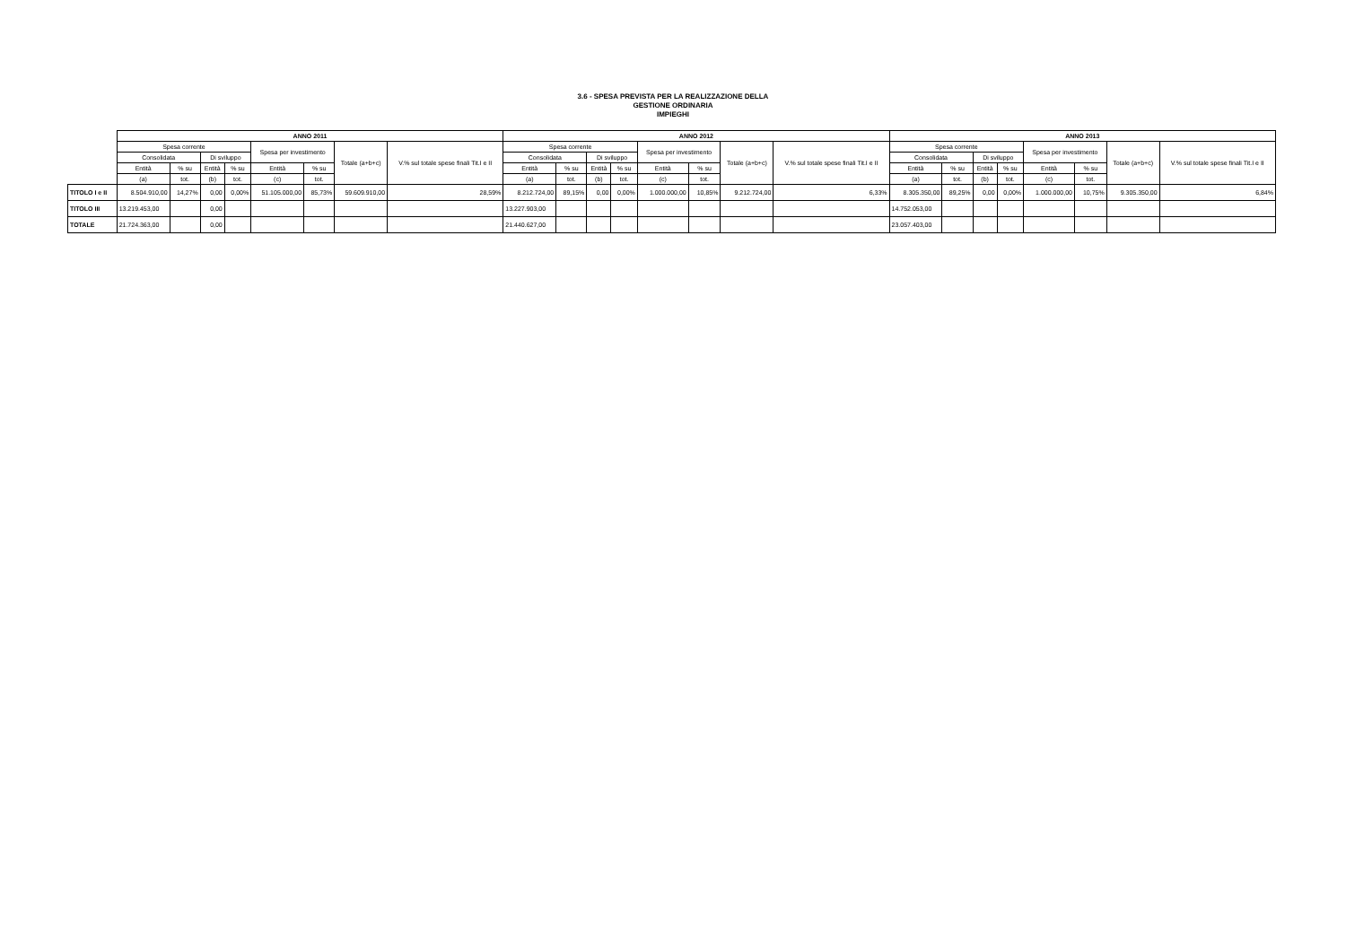3.6 - SPESA PREVISTA PER LA REALIZZAZIONE DELLA
GESTIONE ORDINARIA
IMPIEGHI
| | ANNO 2011 | | | | | | | | ANNO 2012 | | | | | | | | ANNO 2013 | | | | | | | |
| --- | --- | --- | --- | --- | --- | --- | --- | --- | --- | --- | --- | --- | --- | --- | --- | --- | --- | --- | --- | --- | --- | --- | --- | --- |
| | Spesa corrente | | | | Spesa per investimento | | Totale (a+b+c) | V.% sul totale spese finali Tit.I e II | Spesa corrente | | | | Spesa per investimento | | Totale (a+b+c) | V.% sul totale spese finali Tit.I e II | Spesa corrente | | | | Spesa per investimento | | Totale (a+b+c) | V.% sul totale spese finali Tit.I e II |
| | Consolidata | | Di sviluppo | | | | | | Consolidata | | Di sviluppo | | | | | | Consolidata | | Di sviluppo | | | | | |
| | Entità | % su | Entità | % su | Entità | % su | | | Entità | % su | Entità | % su | Entità | % su | | | Entità | % su | Entità | % su | Entità | % su | | |
| | (a) | tot. | (b) | tot. | (c) | tot. | | | (a) | tot. | (b) | tot. | (c) | tot. | | | (a) | tot. | (b) | tot. | (c) | tot. | | |
| TITOLO I e II | 8.504.910,00 | 14,27% | 0,00 | 0,00% | 51.105.000,00 | 85,73% | 59.609.910,00 | 28,59% | 8.212.724,00 | 89,15% | 0,00 | 0,00% | 1.000.000,00 | 10,85% | 9.212.724,00 | 6,33% | 8.305.350,00 | 89,25% | 0,00 | 0,00% | 1.000.000,00 | 10,75% | 9.305.350,00 | 6,84% |
| TITOLO III | 13.219.453,00 | | 0,00 | | | | | | 13.227.903,00 | | | | | | | | 14.752.053,00 | | | | | | | |
| TOTALE | 21.724.363,00 | | 0,00 | | | | | | 21.440.627,00 | | | | | | | | 23.057.403,00 | | | | | | | |